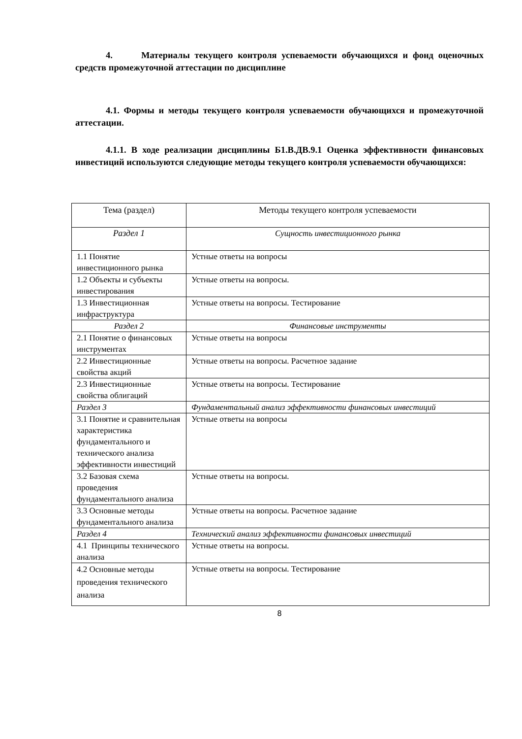4. Материалы текущего контроля успеваемости обучающихся и фонд оценочных средств промежуточной аттестации по дисциплине
4.1. Формы и методы текущего контроля успеваемости обучающихся и промежуточной аттестации.
4.1.1. В ходе реализации дисциплины Б1.В.ДВ.9.1 Оценка эффективности финансовых инвестиций используются следующие методы текущего контроля успеваемости обучающихся:
| Тема (раздел) | Методы текущего контроля успеваемости |
| --- | --- |
| Раздел 1 | Сущность инвестиционного рынка |
| 1.1 Понятие инвестиционного рынка | Устные ответы на вопросы |
| 1.2 Объекты и субъекты инвестирования | Устные ответы на вопросы. |
| 1.3 Инвестиционная инфраструктура | Устные ответы на вопросы. Тестирование |
| Раздел 2 | Финансовые инструменты |
| 2.1 Понятие о финансовых инструментах | Устные ответы на вопросы |
| 2.2 Инвестиционные свойства акций | Устные ответы на вопросы. Расчетное задание |
| 2.3 Инвестиционные свойства облигаций | Устные ответы на вопросы. Тестирование |
| Раздел 3 | Фундаментальный анализ эффективности финансовых инвестиций |
| 3.1 Понятие и сравнительная характеристика фундаментального и технического анализа эффективности инвестиций | Устные ответы на вопросы |
| 3.2 Базовая схема проведения фундаментального анализа | Устные ответы на вопросы. |
| 3.3 Основные методы фундаментального анализа | Устные ответы на вопросы. Расчетное задание |
| Раздел 4 | Технический анализ эффективности финансовых инвестиций |
| 4.1 Принципы технического анализа | Устные ответы на вопросы. |
| 4.2 Основные методы проведения технического анализа | Устные ответы на вопросы. Тестирование |
8